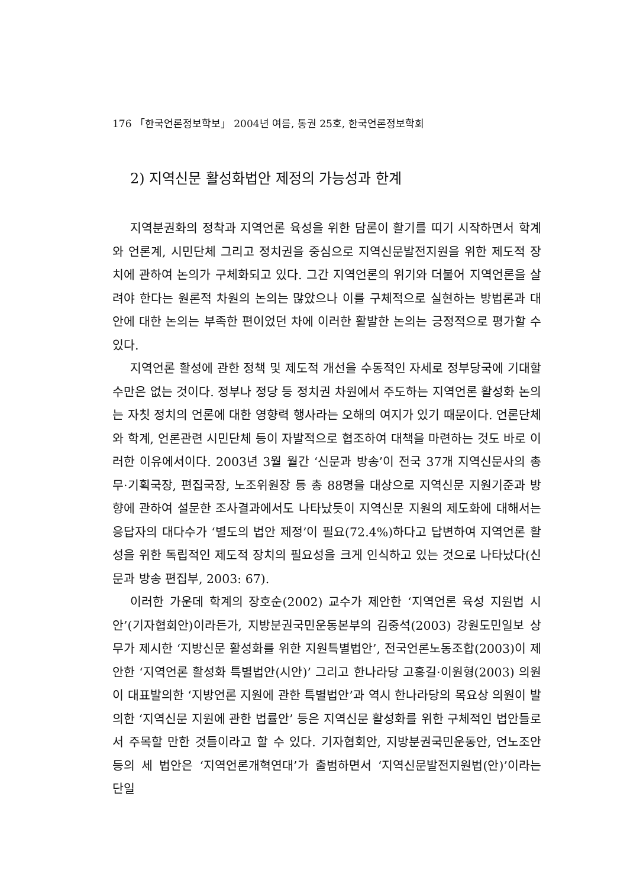176 「한국언론정보학보」 2004년 여름, 통권 25호, 한국언론정보학회
2) 지역신문 활성화법안 제정의 가능성과 한계
지역분권화의 정착과 지역언론 육성을 위한 담론이 활기를 띠기 시작하면서 학계와 언론계, 시민단체 그리고 정치권을 중심으로 지역신문발전지원을 위한 제도적 장치에 관하여 논의가 구체화되고 있다. 그간 지역언론의 위기와 더불어 지역언론을 살려야 한다는 원론적 차원의 논의는 많았으나 이를 구체적으로 실현하는 방법론과 대안에 대한 논의는 부족한 편이었던 차에 이러한 활발한 논의는 긍정적으로 평가할 수 있다.
지역언론 활성에 관한 정책 및 제도적 개선을 수동적인 자세로 정부당국에 기대할 수만은 없는 것이다. 정부나 정당 등 정치권 차원에서 주도하는 지역언론 활성화 논의는 자칫 정치의 언론에 대한 영향력 행사라는 오해의 여지가 있기 때문이다. 언론단체와 학계, 언론관련 시민단체 등이 자발적으로 협조하여 대책을 마련하는 것도 바로 이러한 이유에서이다. 2003년 3월 월간 ‘신문과 방송’이 전국 37개 지역신문사의 총무·기획국장, 편집국장, 노조위원장 등 총 88명을 대상으로 지역신문 지원기준과 방향에 관하여 설문한 조사결과에서도 나타났듯이 지역신문 지원의 제도화에 대해서는 응답자의 대다수가 ‘별도의 법안 제정’이 필요(72.4%)하다고 답변하여 지역언론 활성을 위한 독립적인 제도적 장치의 필요성을 크게 인식하고 있는 것으로 나타났다(신문과 방송 편집부, 2003: 67).
이러한 가운데 학계의 장호순(2002) 교수가 제안한 ‘지역언론 육성 지원법 시안’(기자협회안)이라든가, 지방분권국민운동본부의 김중석(2003) 강원도민일보 상무가 제시한 ‘지방신문 활성화를 위한 지원특별법안’, 전국언론노동조합(2003)이 제안한 ‘지역언론 활성화 특별법안(시안)’ 그리고 한나라당 고흥길·이원형(2003) 의원이 대표발의한 ‘지방언론 지원에 관한 특별법안’과 역시 한나라당의 목요상 의원이 발의한 ‘지역신문 지원에 관한 법률안’ 등은 지역신문 활성화를 위한 구체적인 법안들로서 주목할 만한 것들이라고 할 수 있다. 기자협회안, 지방분권국민운동안, 언노조안 등의 세 법안은 ‘지역언론개혁연대’가 출범하면서 ‘지역신문발전지원법(안)’이라는 단일